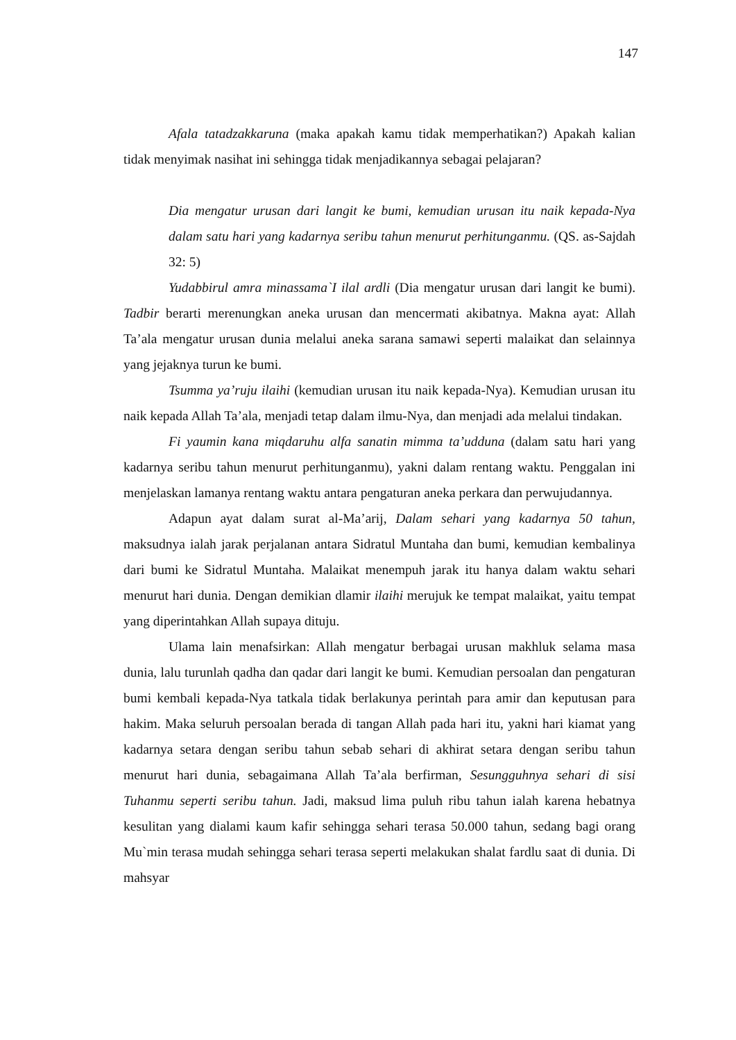147
Afala tatadzakkaruna (maka apakah kamu tidak memperhatikan?) Apakah kalian tidak menyimak nasihat ini sehingga tidak menjadikannya sebagai pelajaran?
Dia mengatur urusan dari langit ke bumi, kemudian urusan itu naik kepada-Nya dalam satu hari yang kadarnya seribu tahun menurut perhitunganmu. (QS. as-Sajdah 32: 5)
Yudabbirul amra minassama`I ilal ardli (Dia mengatur urusan dari langit ke bumi). Tadbir berarti merenungkan aneka urusan dan mencermati akibatnya. Makna ayat: Allah Ta’ala mengatur urusan dunia melalui aneka sarana samawi seperti malaikat dan selainnya yang jejaknya turun ke bumi.
Tsumma ya’ruju ilaihi (kemudian urusan itu naik kepada-Nya). Kemudian urusan itu naik kepada Allah Ta’ala, menjadi tetap dalam ilmu-Nya, dan menjadi ada melalui tindakan.
Fi yaumin kana miqdaruhu alfa sanatin mimma ta’udduna (dalam satu hari yang kadarnya seribu tahun menurut perhitunganmu), yakni dalam rentang waktu. Penggalan ini menjelaskan lamanya rentang waktu antara pengaturan aneka perkara dan perwujudannya.
Adapun ayat dalam surat al-Ma’arij, Dalam sehari yang kadarnya 50 tahun, maksudnya ialah jarak perjalanan antara Sidratul Muntaha dan bumi, kemudian kembalinya dari bumi ke Sidratul Muntaha. Malaikat menempuh jarak itu hanya dalam waktu sehari menurut hari dunia. Dengan demikian dlamir ilaihi merujuk ke tempat malaikat, yaitu tempat yang diperintahkan Allah supaya dituju.
Ulama lain menafsirkan: Allah mengatur berbagai urusan makhluk selama masa dunia, lalu turunlah qadha dan qadar dari langit ke bumi. Kemudian persoalan dan pengaturan bumi kembali kepada-Nya tatkala tidak berlakunya perintah para amir dan keputusan para hakim. Maka seluruh persoalan berada di tangan Allah pada hari itu, yakni hari kiamat yang kadarnya setara dengan seribu tahun sebab sehari di akhirat setara dengan seribu tahun menurut hari dunia, sebagaimana Allah Ta’ala berfirman, Sesungguhnya sehari di sisi Tuhanmu seperti seribu tahun. Jadi, maksud lima puluh ribu tahun ialah karena hebatnya kesulitan yang dialami kaum kafir sehingga sehari terasa 50.000 tahun, sedang bagi orang Mu`min terasa mudah sehingga sehari terasa seperti melakukan shalat fardlu saat di dunia. Di mahsyar